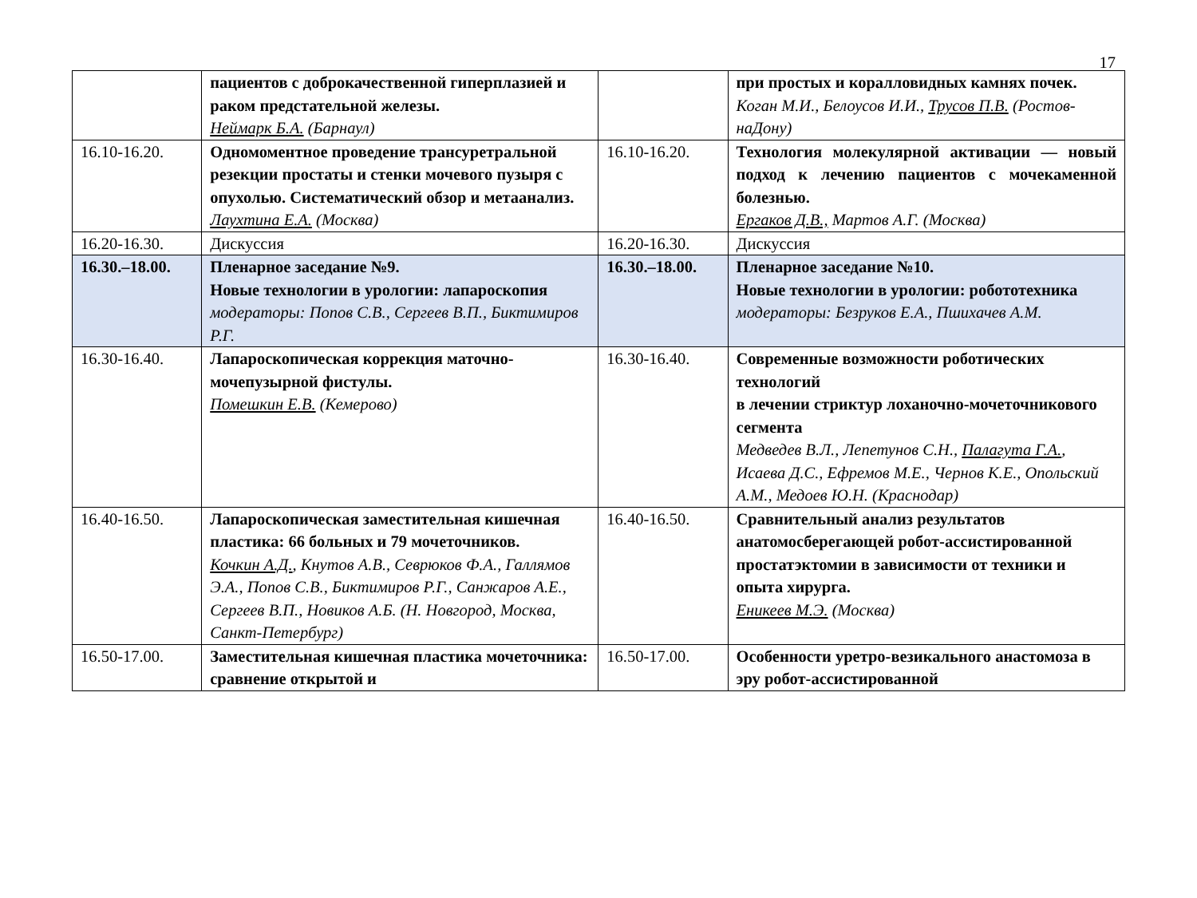17
| | пациентов с доброкачественной гиперплазией и раком предстательной железы. Неймарк Б.А. (Барнаул) | | при простых и коралловидных камнях почек. Коган М.И., Белоусов И.И., Трусов П.В. (Ростов-наДону) |
| 16.10-16.20. | Одномоментное проведение трансуретральной резекции простаты и стенки мочевого пузыря с опухолью. Систематический обзор и метаанализ. Лаухтина Е.А. (Москва) | 16.10-16.20. | Технология молекулярной активации — новый подход к лечению пациентов с мочекаменной болезнью. Ергаков Д.В., Мартов А.Г. (Москва) |
| 16.20-16.30. | Дискуссия | 16.20-16.30. | Дискуссия |
| 16.30.–18.00. | Пленарное заседание №9. Новые технологии в урологии: лапароскопия модераторы: Попов С.В., Сергеев В.П., Биктимиров Р.Г. | 16.30.–18.00. | Пленарное заседание №10. Новые технологии в урологии: робототехника модераторы: Безруков Е.А., Пшихачев А.М. |
| 16.30-16.40. | Лапароскопическая коррекция маточно-мочепузырной фистулы. Помешкин Е.В. (Кемерово) | 16.30-16.40. | Современные возможности роботических технологий в лечении стриктур лоханочно-мочеточникового сегмента Медведев В.Л., Лепетунов С.Н., Палагута Г.А. , Исаева Д.С., Ефремов М.Е., Чернов К.Е., Опольский А.М., Медоев Ю.Н. (Краснодар) |
| 16.40-16.50. | Лапароскопическая заместительная кишечная пластика: 66 больных и 79 мочеточников. Кочкин А.Д. , Кнутов А.В., Севрюков Ф.А., Галлямов Э.А., Попов С.В., Биктимиров Р.Г., Санжаров А.Е., Сергеев В.П., Новиков А.Б. (Н. Новгород, Москва, Санкт-Петербург) | 16.40-16.50. | Сравнительный анализ результатов анатомосберегающей робот-ассистированной простатэктомии в зависимости от техники и опыта хирурга. Еникеев М.Э. (Москва) |
| 16.50-17.00. | Заместительная кишечная пластика мочеточника: сравнение открытой и | 16.50-17.00. | Особенности уретро-везикального анастомоза в эру робот-ассистированной |